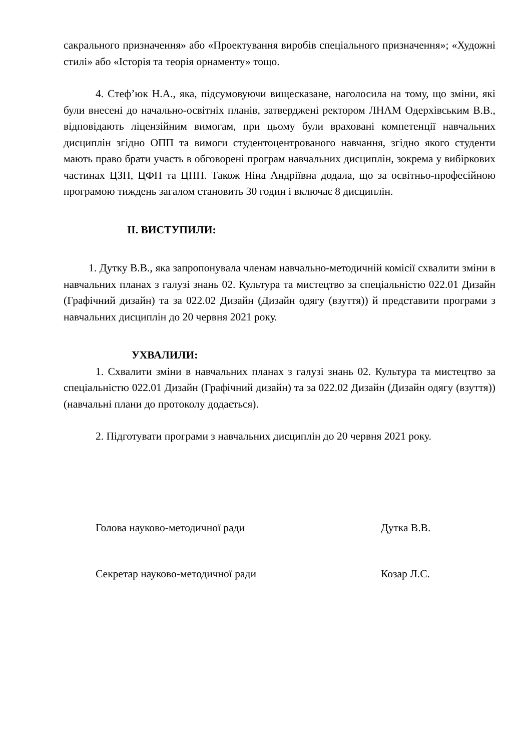сакрального призначення» або «Проектування виробів спеціального призначення»; «Художні стилі» або «Історія та теорія орнаменту» тощо.
4. Стеф’юк Н.А., яка, підсумовуючи вищесказане, наголосила на тому, що зміни, які були внесені до начально-освітніх планів, затверджені ректором ЛНАМ Одерхівським В.В., відповідають ліцензійним вимогам, при цьому були враховані компетенції навчальних дисциплін згідно ОПП та вимоги студентоцентрованого навчання, згідно якого студенти мають право брати участь в обговорені програм навчальних дисциплін, зокрема у вибіркових частинах ЦЗП, ЦФП та ЦПП. Також Ніна Андріївна додала, що за освітньо-професійною програмою тиждень загалом становить 30 годин і включає 8 дисциплін.
ІІ. ВИСТУПИЛИ:
1. Дутку В.В., яка запропонувала членам навчально-методичній комісії схвалити зміни в навчальних планах з галузі знань 02. Культура та мистецтво за спеціальністю 022.01 Дизайн (Графічний дизайн) та за 022.02 Дизайн (Дизайн одягу (взуття)) й представити програми з навчальних дисциплін до 20 червня 2021 року.
УХВАЛИЛИ:
1. Схвалити зміни в навчальних планах з галузі знань 02. Культура та мистецтво за спеціальністю 022.01 Дизайн (Графічний дизайн) та за 022.02 Дизайн (Дизайн одягу (взуття)) (навчальні плани до протоколу додається).
2. Підготувати програми з навчальних дисциплін до 20 червня 2021 року.
Голова науково-методичної ради Дутка В.В.
Секретар науково-методичної ради Козар Л.С.